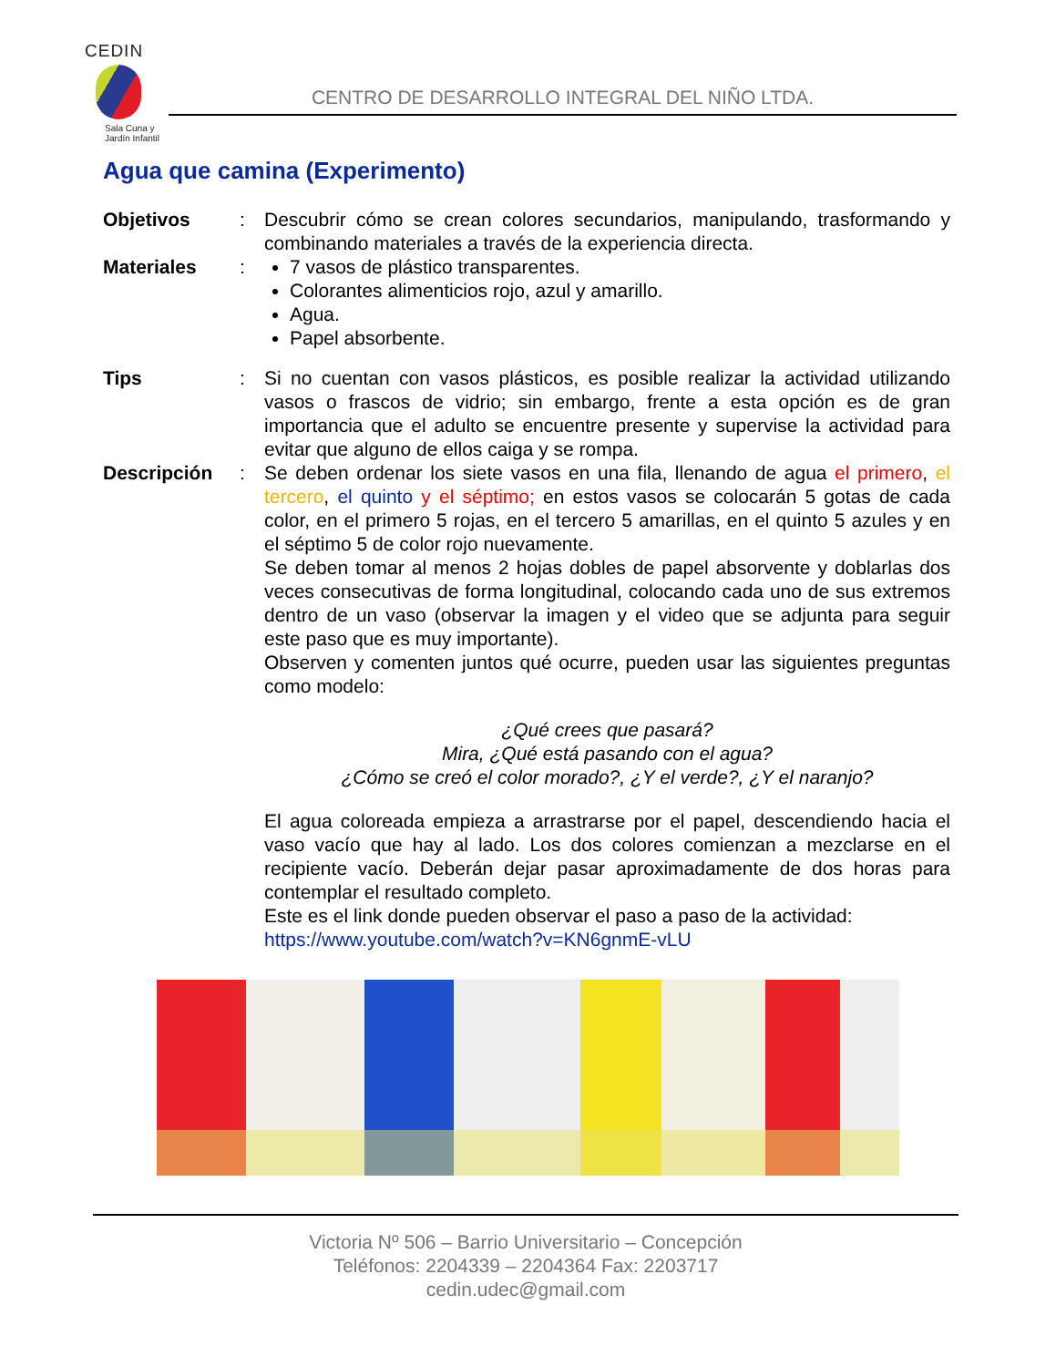CEDIN
Sala Cuna y
Jardín Infantil
CENTRO DE DESARROLLO INTEGRAL DEL NIÑO LTDA.
Agua que camina (Experimento)
Objetivos : Descubrir cómo se crean colores secundarios, manipulando, trasformando y combinando materiales a través de la experiencia directa.
Materiales : 7 vasos de plástico transparentes.
Colorantes alimenticios rojo, azul y amarillo.
Agua.
Papel absorbente.
Tips : Si no cuentan con vasos plásticos, es posible realizar la actividad utilizando vasos o frascos de vidrio; sin embargo, frente a esta opción es de gran importancia que el adulto se encuentre presente y supervise la actividad para evitar que alguno de ellos caiga y se rompa.
Descripción : Se deben ordenar los siete vasos en una fila, llenando de agua el primero, el tercero, el quinto y el séptimo; en estos vasos se colocarán 5 gotas de cada color, en el primero 5 rojas, en el tercero 5 amarillas, en el quinto 5 azules y en el séptimo 5 de color rojo nuevamente.
Se deben tomar al menos 2 hojas dobles de papel absorvente y doblarlas dos veces consecutivas de forma longitudinal, colocando cada uno de sus extremos dentro de un vaso (observar la imagen y el video que se adjunta para seguir este paso que es muy importante).
Observen y comenten juntos qué ocurre, pueden usar las siguientes preguntas como modelo:
¿Qué crees que pasará?
Mira, ¿Qué está pasando con el agua?
¿Cómo se creó el color morado?, ¿Y el verde?, ¿Y el naranjo?
El agua coloreada empieza a arrastrarse por el papel, descendiendo hacia el vaso vacío que hay al lado. Los dos colores comienzan a mezclarse en el recipiente vacío. Deberán dejar pasar aproximadamente de dos horas para contemplar el resultado completo.
Este es el link donde pueden observar el paso a paso de la actividad:
https://www.youtube.com/watch?v=KN6gnmE-vLU
Victoria Nº 506 – Barrio Universitario – Concepción
Teléfonos: 2204339 – 2204364 Fax: 2203717
cedin.udec@gmail.com